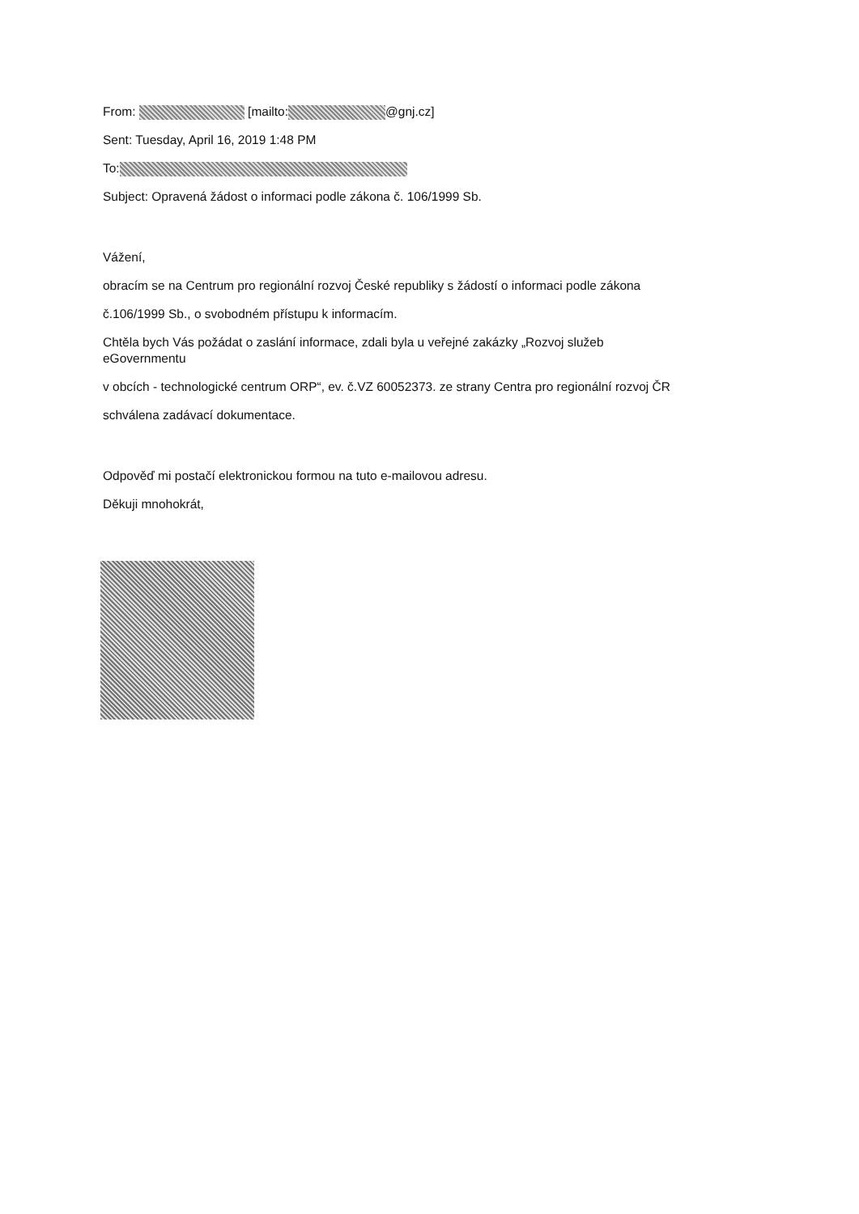From: [mailto: @gnj.cz]
Sent: Tuesday, April 16, 2019 1:48 PM
To:
Subject: Opravená žádost o informaci podle zákona č. 106/1999 Sb.
Vážení,
obracím se na Centrum pro regionální rozvoj České republiky s žádostí o informaci podle zákona
č.106/1999 Sb., o svobodném přístupu k informacím.
Chtěla bych Vás požádat o zaslání informace, zdali byla u veřejné zakázky „Rozvoj služeb
eGovernmentu
v obcích - technologické centrum ORP“, ev. č.VZ 60052373. ze strany Centra pro regionální rozvoj ČR
schválena zadávací dokumentace.
Odpověď mi postačí elektronickou formou na tuto e-mailovou adresu.
Děkuji mnohokrát,